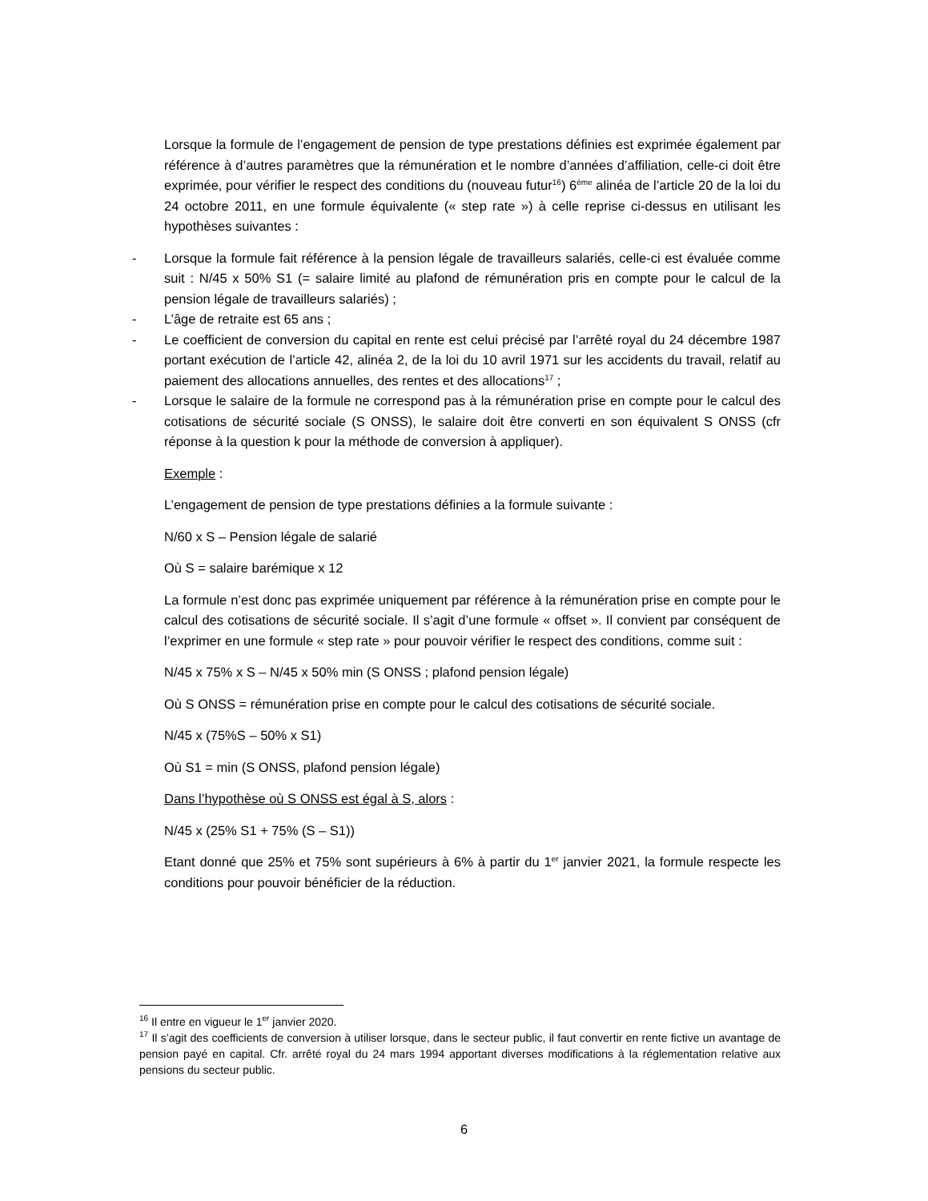Lorsque la formule de l’engagement de pension de type prestations définies est exprimée également par référence à d’autres paramètres que la rémunération et le nombre d’années d’affiliation, celle-ci doit être exprimée, pour vérifier le respect des conditions du (nouveau futur<sup>16</sup>) 6<sup>ème</sup> alinéa de l’article 20 de la loi du 24 octobre 2011, en une formule équivalente (« step rate ») à celle reprise ci-dessus en utilisant les hypothèses suivantes :
- Lorsque la formule fait référence à la pension légale de travailleurs salariés, celle-ci est évaluée comme suit : N/45 x 50% S1 (= salaire limité au plafond de rémunération pris en compte pour le calcul de la pension légale de travailleurs salariés) ;
- L’âge de retraite est 65 ans ;
- Le coefficient de conversion du capital en rente est celui précisé par l’arrêté royal du 24 décembre 1987 portant exécution de l’article 42, alinéa 2, de la loi du 10 avril 1971 sur les accidents du travail, relatif au paiement des allocations annuelles, des rentes et des allocations<sup>17</sup> ;
- Lorsque le salaire de la formule ne correspond pas à la rémunération prise en compte pour le calcul des cotisations de sécurité sociale (S ONSS), le salaire doit être converti en son équivalent S ONSS (cfr réponse à la question k pour la méthode de conversion à appliquer).
Exemple :
L’engagement de pension de type prestations définies a la formule suivante :
N/60 x S – Pension légale de salarié
Où S = salaire barémique x 12
La formule n’est donc pas exprimée uniquement par référence à la rémunération prise en compte pour le calcul des cotisations de sécurité sociale. Il s’agit d’une formule « offset ». Il convient par conséquent de l’exprimer en une formule « step rate » pour pouvoir vérifier le respect des conditions, comme suit :
N/45 x 75% x S – N/45 x 50% min (S ONSS ; plafond pension légale)
Où S ONSS = rémunération prise en compte pour le calcul des cotisations de sécurité sociale.
N/45 x (75%S – 50% x S1)
Où S1 = min (S ONSS, plafond pension légale)
Dans l’hypothèse où S ONSS est égal à S, alors :
N/45 x (25% S1 + 75% (S – S1))
Etant donné que 25% et 75% sont supérieurs à 6% à partir du 1<sup>er</sup> janvier 2021, la formule respecte les conditions pour pouvoir bénéficier de la réduction.
<sup>16</sup> Il entre en vigueur le 1<sup>er</sup> janvier 2020.
<sup>17</sup> Il s’agit des coefficients de conversion à utiliser lorsque, dans le secteur public, il faut convertir en rente fictive un avantage de pension payé en capital. Cfr. arrêté royal du 24 mars 1994 apportant diverses modifications à la réglementation relative aux pensions du secteur public.
6